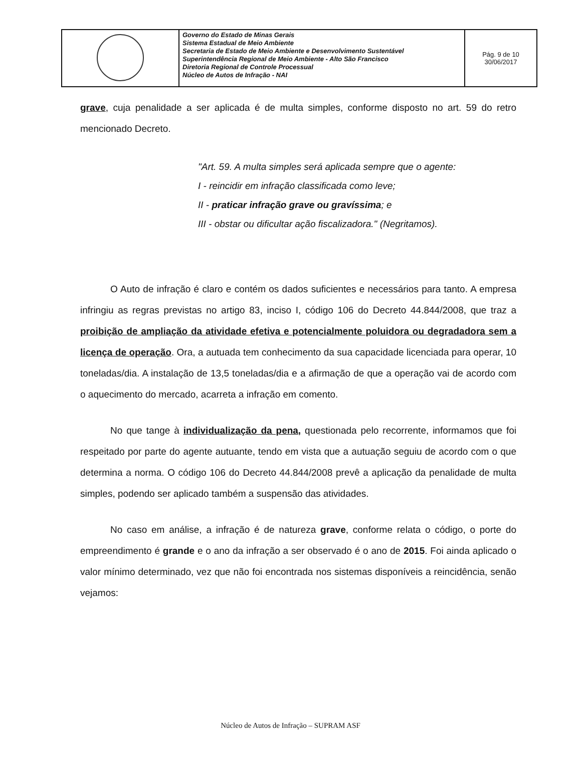| | Governo do Estado de Minas Gerais Sistema Estadual de Meio Ambiente Secretaria de Estado de Meio Ambiente e Desenvolvimento Sustentável Superintendência Regional de Meio Ambiente - Alto São Francisco Diretoria Regional de Controle Processual Núcleo de Autos de Infração - NAI | Pág. 9 de 10 30/06/2017 |
grave, cuja penalidade a ser aplicada é de multa simples, conforme disposto no art. 59 do retro mencionado Decreto.
"Art. 59. A multa simples será aplicada sempre que o agente:
I - reincidir em infração classificada como leve;
II - praticar infração grave ou gravíssima; e
III - obstar ou dificultar ação fiscalizadora." (Negritamos).
O Auto de infração é claro e contém os dados suficientes e necessários para tanto. A empresa infringiu as regras previstas no artigo 83, inciso I, código 106 do Decreto 44.844/2008, que traz a proibição de ampliação da atividade efetiva e potencialmente poluidora ou degradadora sem a licença de operação. Ora, a autuada tem conhecimento da sua capacidade licenciada para operar, 10 toneladas/dia. A instalação de 13,5 toneladas/dia e a afirmação de que a operação vai de acordo com o aquecimento do mercado, acarreta a infração em comento.
No que tange à individualização da pena, questionada pelo recorrente, informamos que foi respeitado por parte do agente autuante, tendo em vista que a autuação seguiu de acordo com o que determina a norma. O código 106 do Decreto 44.844/2008 prevê a aplicação da penalidade de multa simples, podendo ser aplicado também a suspensão das atividades.
No caso em análise, a infração é de natureza grave, conforme relata o código, o porte do empreendimento é grande e o ano da infração a ser observado é o ano de 2015. Foi ainda aplicado o valor mínimo determinado, vez que não foi encontrada nos sistemas disponíveis a reincidência, senão vejamos:
Núcleo de Autos de Infração – SUPRAM ASF